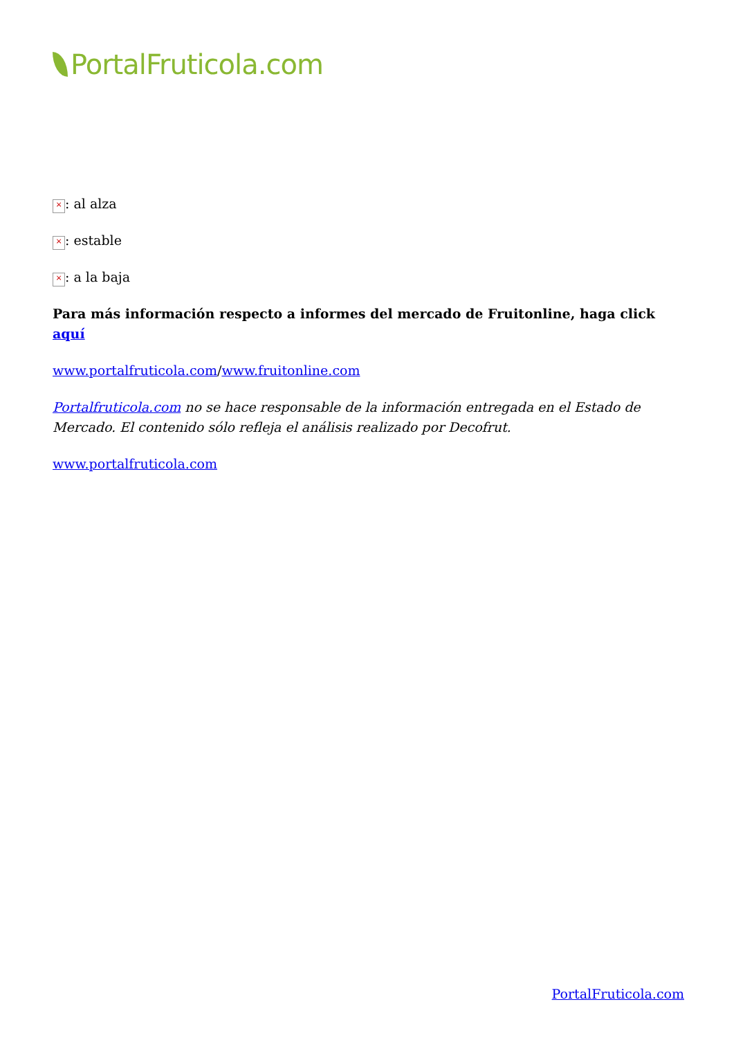PortalFruticola.com
×: al alza
×: estable
×: a la baja
Para más información respecto a informes del mercado de Fruitonline, haga click aquí
www.portalfruticola.com/www.fruitonline.com
Portalfruticola.com no se hace responsable de la información entregada en el Estado de Mercado. El contenido sólo refleja el análisis realizado por Decofrut.
www.portalfruticola.com
PortalFruticola.com